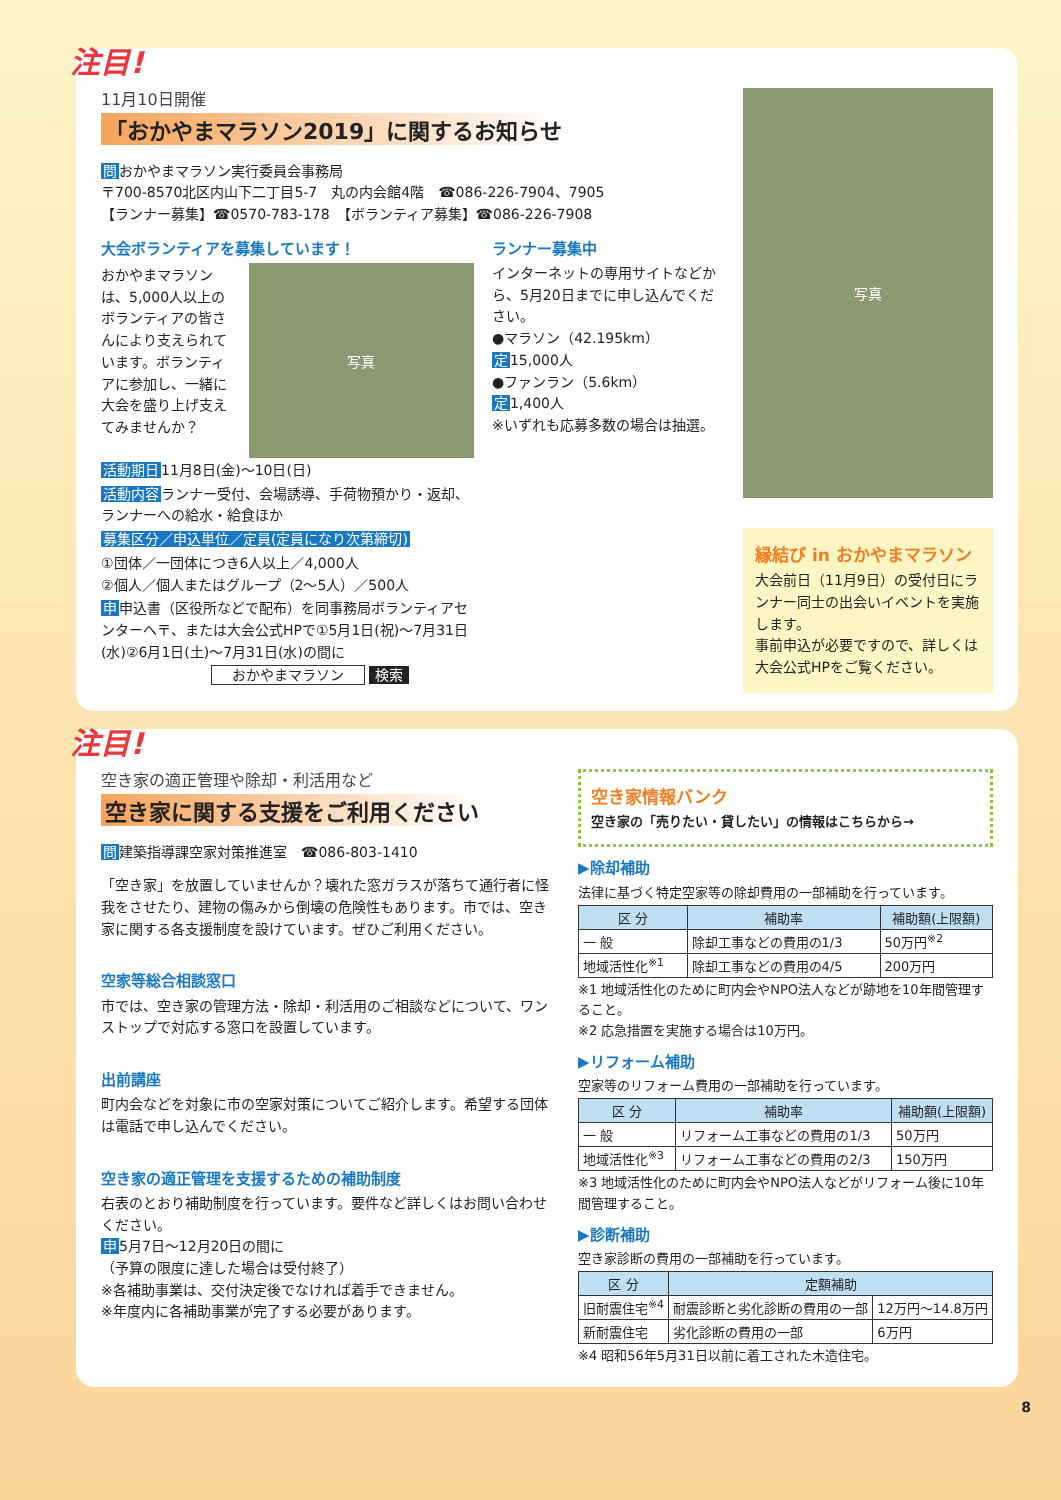注目!
11月10日開催
「おかやまマラソン2019」に関するお知らせ
問おかやまマラソン実行委員会事務局
〒700-8570北区内山下二丁目5-7　丸の内会館4階　☎086-226-7904、7905
【ランナー募集】☎0570-783-178　【ボランティア募集】☎086-226-7908
大会ボランティアを募集しています！
おかやまマラソンは、5,000人以上のボランティアの皆さんにより支えられています。ボランティアに参加し、一緒に大会を盛り上げ支えてみませんか？
写真
活動期日11月8日(金)～10日(日)
活動内容ランナー受付、会場誘導、手荷物預かり・返却、ランナーへの給水・給食ほか
募集区分／申込単位／定員(定員になり次第締切)
①団体／一団体につき6人以上／4,000人
②個人／個人またはグループ（2～5人）／500人
申申込書（区役所などで配布）を同事務局ボランティアセンターへ〒、または大会公式HPで①5月1日(祝)～7月31日(水)②6月1日(土)～7月31日(水)の間に
おかやまマラソン 検索
ランナー募集中
インターネットの専用サイトなどから、5月20日までに申し込んでください。
●マラソン（42.195km）
定15,000人
●ファンラン（5.6km）
定1,400人
※いずれも応募多数の場合は抽選。
写真
縁結び in おかやまマラソン
大会前日（11月9日）の受付日にランナー同士の出会いイベントを実施します。
事前申込が必要ですので、詳しくは大会公式HPをご覧ください。
注目!
空き家の適正管理や除却・利活用など
空き家に関する支援をご利用ください
問建築指導課空家対策推進室　☎086-803-1410
「空き家」を放置していませんか？壊れた窓ガラスが落ちて通行者に怪我をさせたり、建物の傷みから倒壊の危険性もあります。市では、空き家に関する各支援制度を設けています。ぜひご利用ください。
空家等総合相談窓口
市では、空き家の管理方法・除却・利活用のご相談などについて、ワンストップで対応する窓口を設置しています。
出前講座
町内会などを対象に市の空家対策についてご紹介します。希望する団体は電話で申し込んでください。
空き家の適正管理を支援するための補助制度
右表のとおり補助制度を行っています。要件など詳しくはお問い合わせください。
申5月7日～12月20日の間に
（予算の限度に達した場合は受付終了）
※各補助事業は、交付決定後でなければ着手できません。
※年度内に各補助事業が完了する必要があります。
空き家情報バンク
空き家の「売りたい・貸したい」の情報はこちらから→
▶除却補助
法律に基づく特定空家等の除却費用の一部補助を行っています。
| 区 分 | 補助率 | 補助額(上限額) |
| --- | --- | --- |
| 一 般 | 除却工事などの費用の1/3 | 50万円<sup>※2</sup> |
| 地域活性化<sup>※1</sup> | 除却工事などの費用の4/5 | 200万円 |
※1 地域活性化のために町内会やNPO法人などが跡地を10年間管理すること。
※2 応急措置を実施する場合は10万円。
▶リフォーム補助
空家等のリフォーム費用の一部補助を行っています。
| 区 分 | 補助率 | 補助額(上限額) |
| --- | --- | --- |
| 一 般 | リフォーム工事などの費用の1/3 | 50万円 |
| 地域活性化<sup>※3</sup> | リフォーム工事などの費用の2/3 | 150万円 |
※3 地域活性化のために町内会やNPO法人などがリフォーム後に10年間管理すること。
▶診断補助
空き家診断の費用の一部補助を行っています。
| 区 分 | 定額補助 | |
| --- | --- | --- |
| 旧耐震住宅<sup>※4</sup> | 耐震診断と劣化診断の費用の一部 | 12万円～14.8万円 |
| 新耐震住宅 | 劣化診断の費用の一部 | 6万円 |
※4 昭和56年5月31日以前に着工された木造住宅。
8